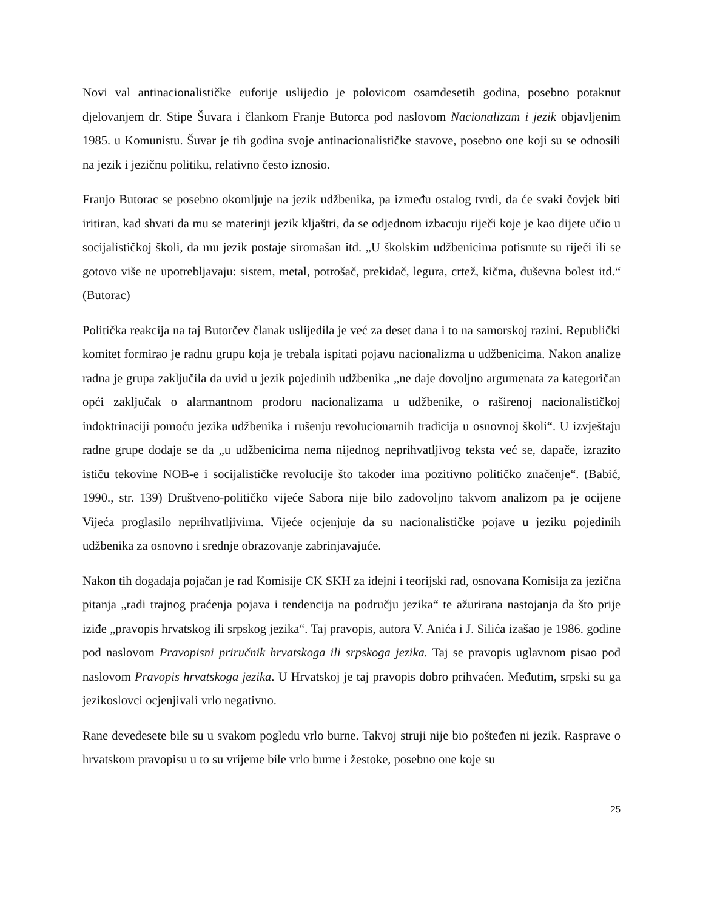Novi val antinacionalističke euforije uslijedio je polovicom osamdesetih godina, posebno potaknut djelovanjem dr. Stipe Šuvara i člankom Franje Butorca pod naslovom Nacionalizam i jezik objavljenim 1985. u Komunistu. Šuvar je tih godina svoje antinacionalističke stavove, posebno one koji su se odnosili na jezik i jezičnu politiku, relativno često iznosio.
Franjo Butorac se posebno okomljuje na jezik udžbenika, pa između ostalog tvrdi, da će svaki čovjek biti iritiran, kad shvati da mu se materinji jezik kljaštri, da se odjednom izbacuju riječi koje je kao dijete učio u socijalističkoj školi, da mu jezik postaje siromašan itd. „U školskim udžbenicima potisnute su riječi ili se gotovo više ne upotrebljavaju: sistem, metal, potrošač, prekidač, legura, crtež, kičma, duševna bolest itd.“ (Butorac)
Politička reakcija na taj Butorčev članak uslijedila je već za deset dana i to na samorskoj razini. Republički komitet formirao je radnu grupu koja je trebala ispitati pojavu nacionalizma u udžbenicima. Nakon analize radna je grupa zaključila da uvid u jezik pojedinih udžbenika „ne daje dovoljno argumenata za kategoričan opći zaključak o alarmantnom prodoru nacionalizama u udžbenike, o raširenoj nacionalističkoj indoktrinaciji pomoću jezika udžbenika i rušenju revolucionarnih tradicija u osnovnoj školi“. U izvještaju radne grupe dodaje se da „u udžbenicima nema nijednog neprihvatljivog teksta već se, dapače, izrazito ističu tekovine NOB-e i socijalističke revolucije što također ima pozitivno političko značenje“. (Babić, 1990., str. 139) Društveno-političko vijeće Sabora nije bilo zadovoljno takvom analizom pa je ocijene Vijeća proglasilo neprihvatljivima. Vijeće ocjenjuje da su nacionalističke pojave u jeziku pojedinih udžbenika za osnovno i srednje obrazovanje zabrinjavajuće.
Nakon tih događaja pojačan je rad Komisije CK SKH za idejni i teorijski rad, osnovana Komisija za jezična pitanja „radi trajnog praćenja pojava i tendencija na području jezika“ te ažurirana nastojanja da što prije iziđe „pravopis hrvatskog ili srpskog jezika“. Taj pravopis, autora V. Anića i J. Silića izašao je 1986. godine pod naslovom Pravopisni priručnik hrvatskoga ili srpskoga jezika. Taj se pravopis uglavnom pisao pod naslovom Pravopis hrvatskoga jezika. U Hrvatskoj je taj pravopis dobro prihvaćen. Međutim, srpski su ga jezikoslovci ocjenjivali vrlo negativno.
Rane devedesete bile su u svakom pogledu vrlo burne. Takvoj struji nije bio pošteđen ni jezik. Rasprave o hrvatskom pravopisu u to su vrijeme bile vrlo burne i žestoke, posebno one koje su
25